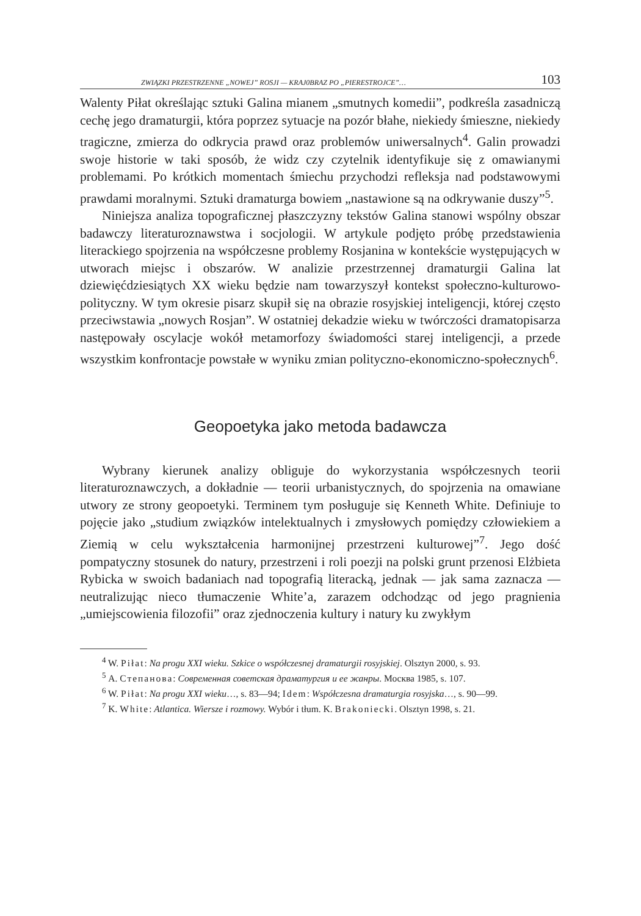ZWIĄZKI PRZESTRZENNE „NOWEJ” ROSJI — KRAJ0BRAZ PO „PIERESTROJCE”… 103
Walenty Piłat określając sztuki Galina mianem „smutnych komedii”, podkreśla zasadniczą cechę jego dramaturgii, która poprzez sytuacje na pozór błahe, niekiedy śmieszne, niekiedy tragiczne, zmierza do odkrycia prawd oraz problemów uniwersalnych<sup>4</sup>. Galin prowadzi swoje historie w taki sposób, że widz czy czytelnik identyfikuje się z omawianymi problemami. Po krótkich momentach śmiechu przychodzi refleksja nad podstawowymi prawdami moralnymi. Sztuki dramaturga bowiem „nastawione są na odkrywanie duszy”<sup>5</sup>.
Niniejsza analiza topograficznej płaszczyzny tekstów Galina stanowi wspólny obszar badawczy literaturoznawstwa i socjologii. W artykule podjęto próbę przedstawienia literackiego spojrzenia na współczesne problemy Rosjanina w kontekście występujących w utworach miejsc i obszarów. W analizie przestrzennej dramaturgii Galina lat dziewięćdziesiątych XX wieku będzie nam towarzyszył kontekst społeczno-kulturowo-polityczny. W tym okresie pisarz skupił się na obrazie rosyjskiej inteligencji, której często przeciwstawia „nowych Rosjan”. W ostatniej dekadzie wieku w twórczości dramatopisarza następowały oscylacje wokół metamorfozy świadomości starej inteligencji, a przede wszystkim konfrontacje powstałe w wyniku zmian polityczno-ekonomiczno-społecznych<sup>6</sup>.
Geopoetyka jako metoda badawcza
Wybrany kierunek analizy obliguje do wykorzystania współczesnych teorii literaturoznawczych, a dokładnie — teorii urbanistycznych, do spojrzenia na omawiane utwory ze strony geopoetyki. Terminem tym posługuje się Kenneth White. Definiuje to pojęcie jako „studium związków intelektualnych i zmysłowych pomiędzy człowiekiem a Ziemią w celu wykształcenia harmonijnej przestrzeni kulturowej”<sup>7</sup>. Jego dość pompatyczny stosunek do natury, przestrzeni i roli poezji na polski grunt przenosi Elżbieta Rybicka w swoich badaniach nad topografią literacką, jednak — jak sama zaznacza — neutralizując nieco tłumaczenie White’a, zarazem odchodząc od jego pragnienia „umiejscowienia filozofii” oraz zjednoczenia kultury i natury ku zwykłym
<sup>4</sup> W. Piłat: Na progu XXI wieku. Szkice o współczesnej dramaturgii rosyjskiej. Olsztyn 2000, s. 93.
<sup>5</sup> А. Степанова: Современная советская драматургия и ее жанры. Москва 1985, s. 107.
<sup>6</sup> W. Piłat: Na progu XXI wieku…, s. 83—94; Idem: Współczesna dramaturgia rosyjska…, s. 90—99.
<sup>7</sup> K. White: Atlantica. Wiersze i rozmowy. Wybór i tłum. K. Brakoniecki. Olsztyn 1998, s. 21.